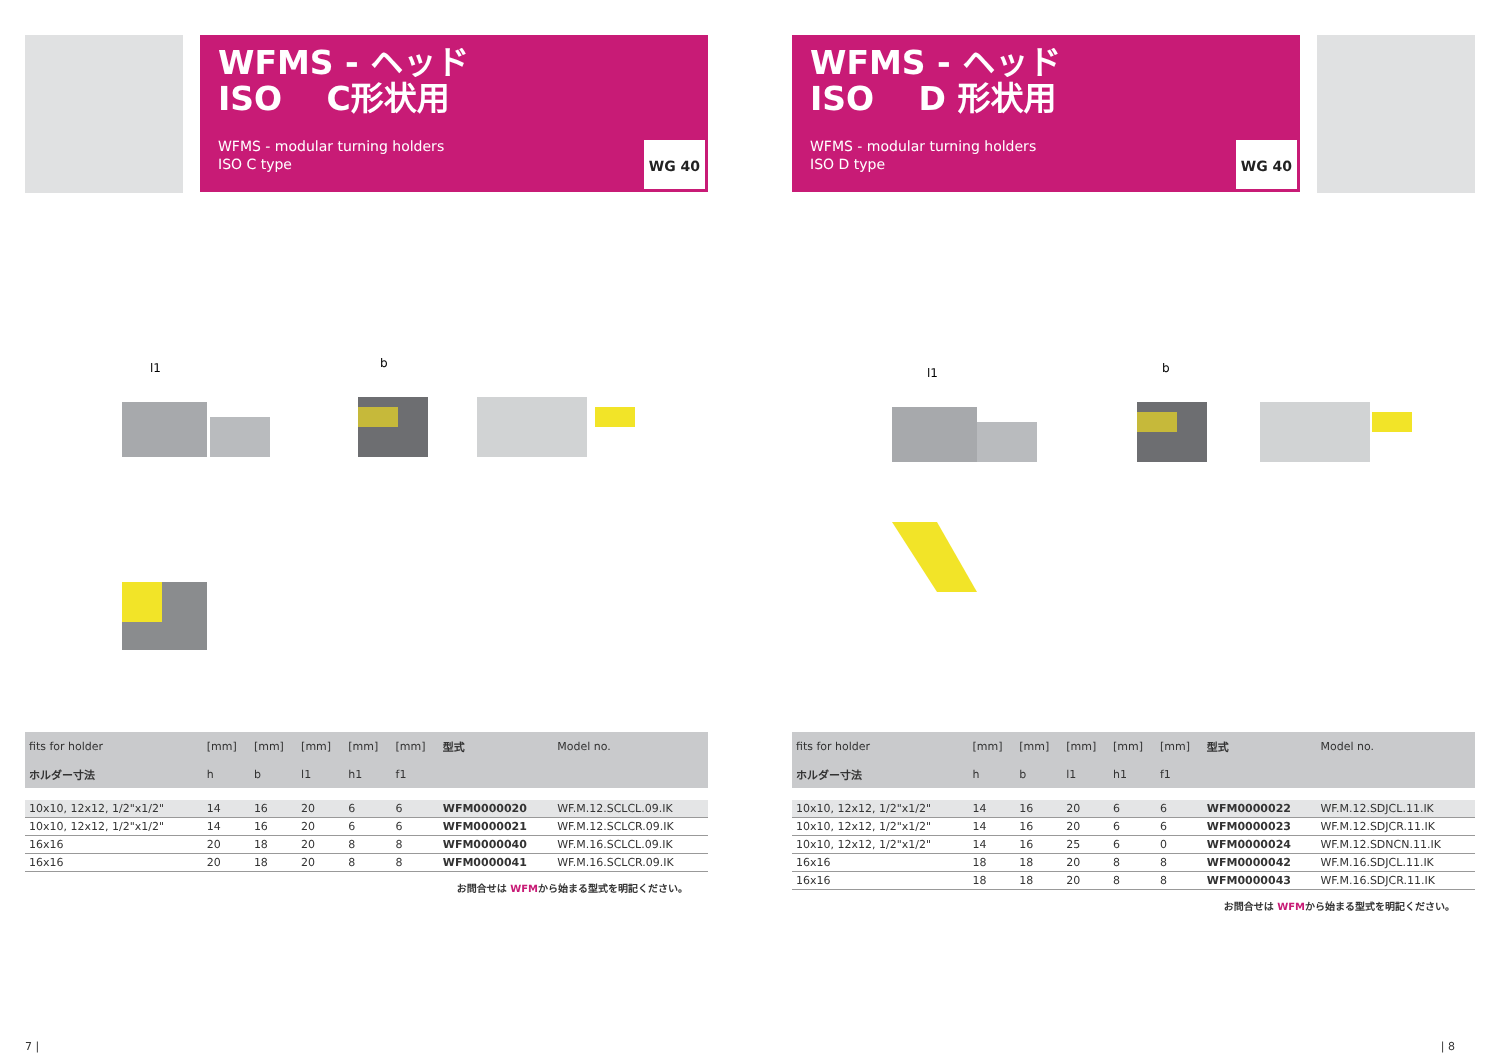WFMS - ヘッド
ISO　 C形状用
WFMS - modular turning holders
ISO C type
WG 40
l1
b
| fits for holder | [mm] | [mm] | [mm] | [mm] | [mm] | 型式 | Model no. |
| --- | --- | --- | --- | --- | --- | --- | --- |
| ホルダー寸法 | h | b | l1 | h1 | f1 | | |
| 10x10, 12x12, 1/2"x1/2" | 14 | 16 | 20 | 6 | 6 | WFM0000020 | WF.M.12.SCLCL.09.IK |
| 10x10, 12x12, 1/2"x1/2" | 14 | 16 | 20 | 6 | 6 | WFM0000021 | WF.M.12.SCLCR.09.IK |
| 16x16 | 20 | 18 | 20 | 8 | 8 | WFM0000040 | WF.M.16.SCLCL.09.IK |
| 16x16 | 20 | 18 | 20 | 8 | 8 | WFM0000041 | WF.M.16.SCLCR.09.IK |
お問合せは WFMから始まる型式を明記ください。
7 |
WFMS - ヘッド
ISO　 D 形状用
WFMS - modular turning holders
ISO D type
WG 40
l1
b
| fits for holder | [mm] | [mm] | [mm] | [mm] | [mm] | 型式 | Model no. |
| --- | --- | --- | --- | --- | --- | --- | --- |
| ホルダー寸法 | h | b | l1 | h1 | f1 | | |
| 10x10, 12x12, 1/2"x1/2" | 14 | 16 | 20 | 6 | 6 | WFM0000022 | WF.M.12.SDJCL.11.IK |
| 10x10, 12x12, 1/2"x1/2" | 14 | 16 | 20 | 6 | 6 | WFM0000023 | WF.M.12.SDJCR.11.IK |
| 10x10, 12x12, 1/2"x1/2" | 14 | 16 | 25 | 6 | 0 | WFM0000024 | WF.M.12.SDNCN.11.IK |
| 16x16 | 18 | 18 | 20 | 8 | 8 | WFM0000042 | WF.M.16.SDJCL.11.IK |
| 16x16 | 18 | 18 | 20 | 8 | 8 | WFM0000043 | WF.M.16.SDJCR.11.IK |
お問合せは WFMから始まる型式を明記ください。
| 8